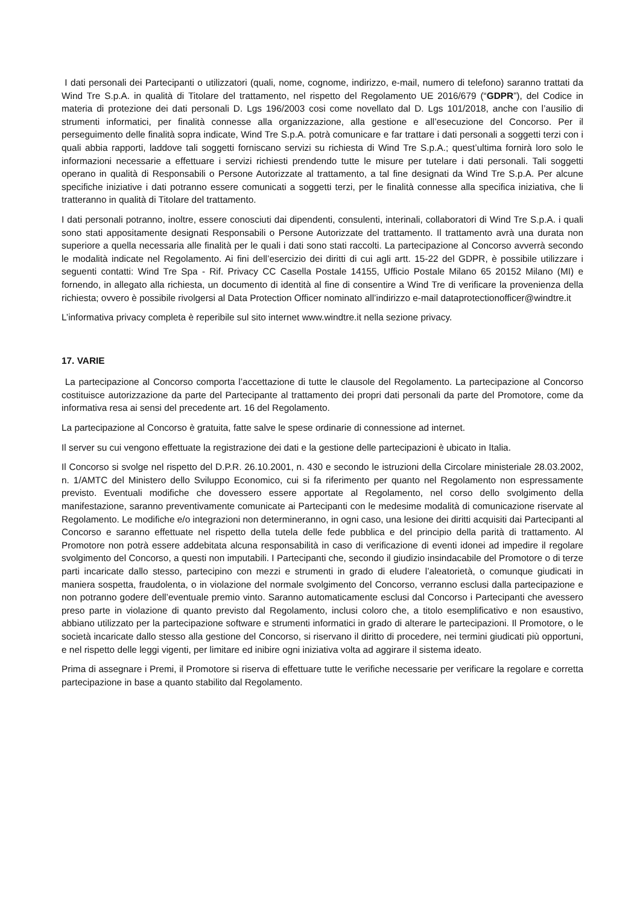I dati personali dei Partecipanti o utilizzatori (quali, nome, cognome, indirizzo, e-mail, numero di telefono) saranno trattati da Wind Tre S.p.A. in qualità di Titolare del trattamento, nel rispetto del Regolamento UE 2016/679 (“GDPR”), del Codice in materia di protezione dei dati personali D. Lgs 196/2003 cosi come novellato dal D. Lgs 101/2018, anche con l’ausilio di strumenti informatici, per finalità connesse alla organizzazione, alla gestione e all’esecuzione del Concorso. Per il perseguimento delle finalità sopra indicate, Wind Tre S.p.A. potrà comunicare e far trattare i dati personali a soggetti terzi con i quali abbia rapporti, laddove tali soggetti forniscano servizi su richiesta di Wind Tre S.p.A.; quest’ultima fornirà loro solo le informazioni necessarie a effettuare i servizi richiesti prendendo tutte le misure per tutelare i dati personali. Tali soggetti operano in qualità di Responsabili o Persone Autorizzate al trattamento, a tal fine designati da Wind Tre S.p.A. Per alcune specifiche iniziative i dati potranno essere comunicati a soggetti terzi, per le finalità connesse alla specifica iniziativa, che li tratteranno in qualità di Titolare del trattamento.
I dati personali potranno, inoltre, essere conosciuti dai dipendenti, consulenti, interinali, collaboratori di Wind Tre S.p.A. i quali sono stati appositamente designati Responsabili o Persone Autorizzate del trattamento. Il trattamento avrà una durata non superiore a quella necessaria alle finalità per le quali i dati sono stati raccolti. La partecipazione al Concorso avverrà secondo le modalità indicate nel Regolamento. Ai fini dell’esercizio dei diritti di cui agli artt. 15-22 del GDPR, è possibile utilizzare i seguenti contatti: Wind Tre Spa - Rif. Privacy CC Casella Postale 14155, Ufficio Postale Milano 65 20152 Milano (MI) e fornendo, in allegato alla richiesta, un documento di identità al fine di consentire a Wind Tre di verificare la provenienza della richiesta; ovvero è possibile rivolgersi al Data Protection Officer nominato all’indirizzo e-mail dataprotectionofficer@windtre.it
L’informativa privacy completa è reperibile sul sito internet www.windtre.it nella sezione privacy.
17. VARIE
La partecipazione al Concorso comporta l’accettazione di tutte le clausole del Regolamento. La partecipazione al Concorso costituisce autorizzazione da parte del Partecipante al trattamento dei propri dati personali da parte del Promotore, come da informativa resa ai sensi del precedente art. 16 del Regolamento.
La partecipazione al Concorso è gratuita, fatte salve le spese ordinarie di connessione ad internet.
Il server su cui vengono effettuate la registrazione dei dati e la gestione delle partecipazioni è ubicato in Italia.
Il Concorso si svolge nel rispetto del D.P.R. 26.10.2001, n. 430 e secondo le istruzioni della Circolare ministeriale 28.03.2002, n. 1/AMTC del Ministero dello Sviluppo Economico, cui si fa riferimento per quanto nel Regolamento non espressamente previsto. Eventuali modifiche che dovessero essere apportate al Regolamento, nel corso dello svolgimento della manifestazione, saranno preventivamente comunicate ai Partecipanti con le medesime modalità di comunicazione riservate al Regolamento. Le modifiche e/o integrazioni non determineranno, in ogni caso, una lesione dei diritti acquisiti dai Partecipanti al Concorso e saranno effettuate nel rispetto della tutela delle fede pubblica e del principio della parità di trattamento. Al Promotore non potrà essere addebitata alcuna responsabilità in caso di verificazione di eventi idonei ad impedire il regolare svolgimento del Concorso, a questi non imputabili. I Partecipanti che, secondo il giudizio insindacabile del Promotore o di terze parti incaricate dallo stesso, partecipino con mezzi e strumenti in grado di eludere l’aleatorietà, o comunque giudicati in maniera sospetta, fraudolenta, o in violazione del normale svolgimento del Concorso, verranno esclusi dalla partecipazione e non potranno godere dell’eventuale premio vinto. Saranno automaticamente esclusi dal Concorso i Partecipanti che avessero preso parte in violazione di quanto previsto dal Regolamento, inclusi coloro che, a titolo esemplificativo e non esaustivo, abbiano utilizzato per la partecipazione software e strumenti informatici in grado di alterare le partecipazioni. Il Promotore, o le società incaricate dallo stesso alla gestione del Concorso, si riservano il diritto di procedere, nei termini giudicati più opportuni, e nel rispetto delle leggi vigenti, per limitare ed inibire ogni iniziativa volta ad aggirare il sistema ideato.
Prima di assegnare i Premi, il Promotore si riserva di effettuare tutte le verifiche necessarie per verificare la regolare e corretta partecipazione in base a quanto stabilito dal Regolamento.